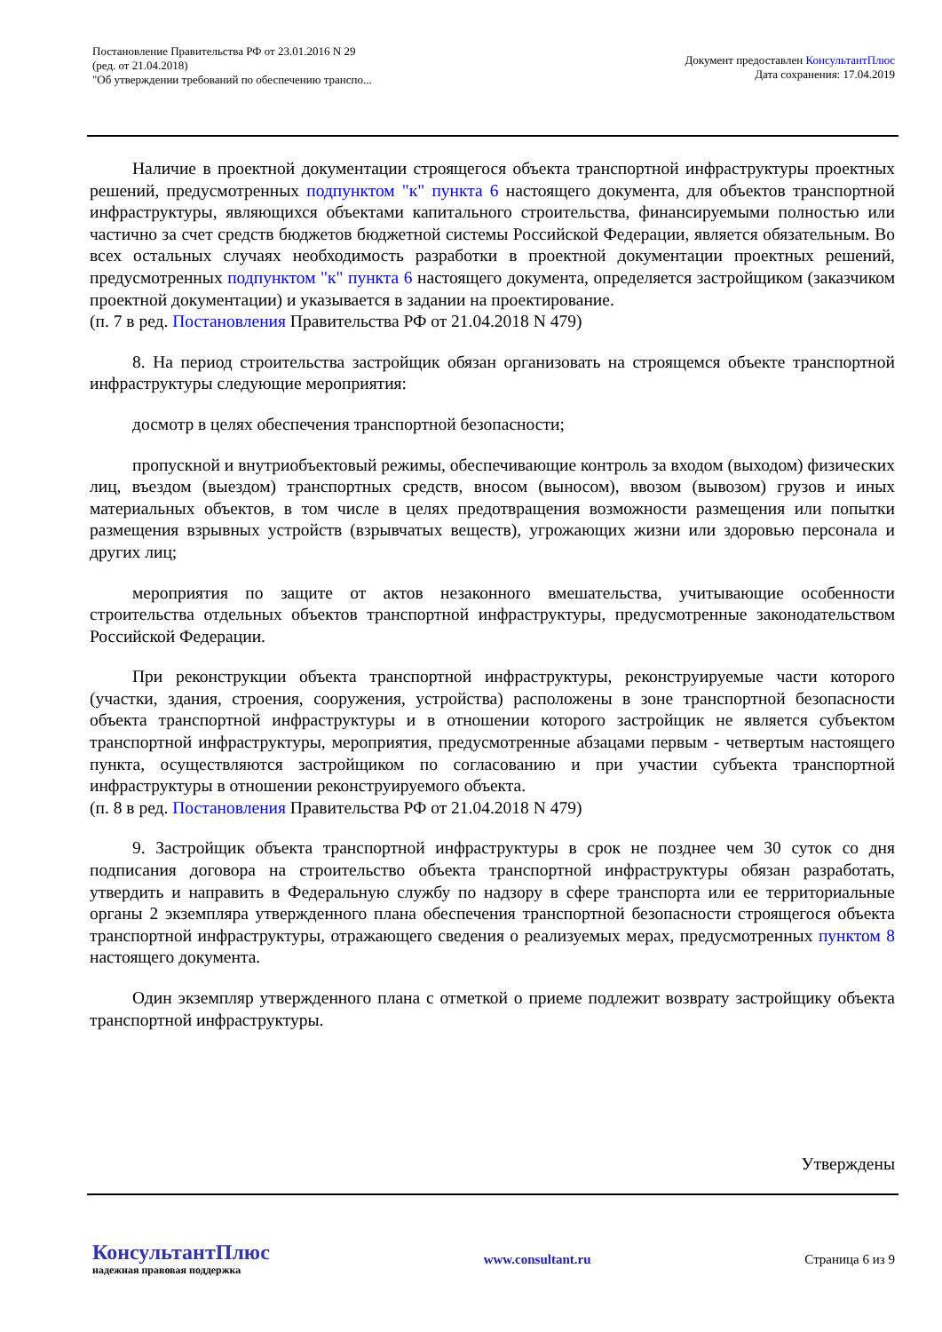Постановление Правительства РФ от 23.01.2016 N 29
(ред. от 21.04.2018)
"Об утверждении требований по обеспечению транспо...
Документ предоставлен КонсультантПлюс
Дата сохранения: 17.04.2019
Наличие в проектной документации строящегося объекта транспортной инфраструктуры проектных решений, предусмотренных подпунктом "к" пункта 6 настоящего документа, для объектов транспортной инфраструктуры, являющихся объектами капитального строительства, финансируемыми полностью или частично за счет средств бюджетов бюджетной системы Российской Федерации, является обязательным. Во всех остальных случаях необходимость разработки в проектной документации проектных решений, предусмотренных подпунктом "к" пункта 6 настоящего документа, определяется застройщиком (заказчиком проектной документации) и указывается в задании на проектирование.
(п. 7 в ред. Постановления Правительства РФ от 21.04.2018 N 479)
8. На период строительства застройщик обязан организовать на строящемся объекте транспортной инфраструктуры следующие мероприятия:
досмотр в целях обеспечения транспортной безопасности;
пропускной и внутриобъектовый режимы, обеспечивающие контроль за входом (выходом) физических лиц, въездом (выездом) транспортных средств, вносом (выносом), ввозом (вывозом) грузов и иных материальных объектов, в том числе в целях предотвращения возможности размещения или попытки размещения взрывных устройств (взрывчатых веществ), угрожающих жизни или здоровью персонала и других лиц;
мероприятия по защите от актов незаконного вмешательства, учитывающие особенности строительства отдельных объектов транспортной инфраструктуры, предусмотренные законодательством Российской Федерации.
При реконструкции объекта транспортной инфраструктуры, реконструируемые части которого (участки, здания, строения, сооружения, устройства) расположены в зоне транспортной безопасности объекта транспортной инфраструктуры и в отношении которого застройщик не является субъектом транспортной инфраструктуры, мероприятия, предусмотренные абзацами первым - четвертым настоящего пункта, осуществляются застройщиком по согласованию и при участии субъекта транспортной инфраструктуры в отношении реконструируемого объекта.
(п. 8 в ред. Постановления Правительства РФ от 21.04.2018 N 479)
9. Застройщик объекта транспортной инфраструктуры в срок не позднее чем 30 суток со дня подписания договора на строительство объекта транспортной инфраструктуры обязан разработать, утвердить и направить в Федеральную службу по надзору в сфере транспорта или ее территориальные органы 2 экземпляра утвержденного плана обеспечения транспортной безопасности строящегося объекта транспортной инфраструктуры, отражающего сведения о реализуемых мерах, предусмотренных пунктом 8 настоящего документа.
Один экземпляр утвержденного плана с отметкой о приеме подлежит возврату застройщику объекта транспортной инфраструктуры.
Утверждены
КонсультантПлюс
надежная правовая поддержка
www.consultant.ru Страница 6 из 9